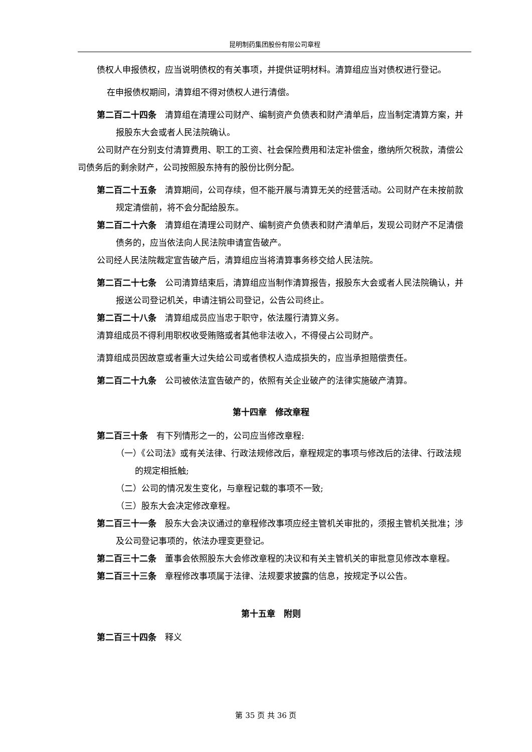昆明制药集团股份有限公司章程
债权人申报债权，应当说明债权的有关事项，并提供证明材料。清算组应当对债权进行登记。
在申报债权期间，清算组不得对债权人进行清偿。
第二百二十四条　清算组在清理公司财产、编制资产负债表和财产清单后，应当制定清算方案，并报股东大会或者人民法院确认。
公司财产在分别支付清算费用、职工的工资、社会保险费用和法定补偿金，缴纳所欠税款，清偿公司债务后的剩余财产，公司按照股东持有的股份比例分配。
第二百二十五条　清算期间，公司存续，但不能开展与清算无关的经营活动。公司财产在未按前款规定清偿前，将不会分配给股东。
第二百二十六条　清算组在清理公司财产、编制资产负债表和财产清单后，发现公司财产不足清偿债务的，应当依法向人民法院申请宣告破产。
公司经人民法院裁定宣告破产后，清算组应当将清算事务移交给人民法院。
第二百二十七条　公司清算结束后，清算组应当制作清算报告，报股东大会或者人民法院确认，并报送公司登记机关，申请注销公司登记，公告公司终止。
第二百二十八条　清算组成员应当忠于职守，依法履行清算义务。
清算组成员不得利用职权收受贿赂或者其他非法收入，不得侵占公司财产。
清算组成员因故意或者重大过失给公司或者债权人造成损失的，应当承担赔偿责任。
第二百二十九条　公司被依法宣告破产的，依照有关企业破产的法律实施破产清算。
第十四章　修改章程
第二百三十条　有下列情形之一的，公司应当修改章程:
（一）《公司法》或有关法律、行政法规修改后，章程规定的事项与修改后的法律、行政法规的规定相抵触;
（二）公司的情况发生变化，与章程记载的事项不一致;
（三）股东大会决定修改章程。
第二百三十一条　股东大会决议通过的章程修改事项应经主管机关审批的，须报主管机关批准；涉及公司登记事项的，依法办理变更登记。
第二百三十二条　董事会依照股东大会修改章程的决议和有关主管机关的审批意见修改本章程。
第二百三十三条　章程修改事项属于法律、法规要求披露的信息，按规定予以公告。
第十五章　附则
第二百三十四条　释义
第 35 页 共 36 页